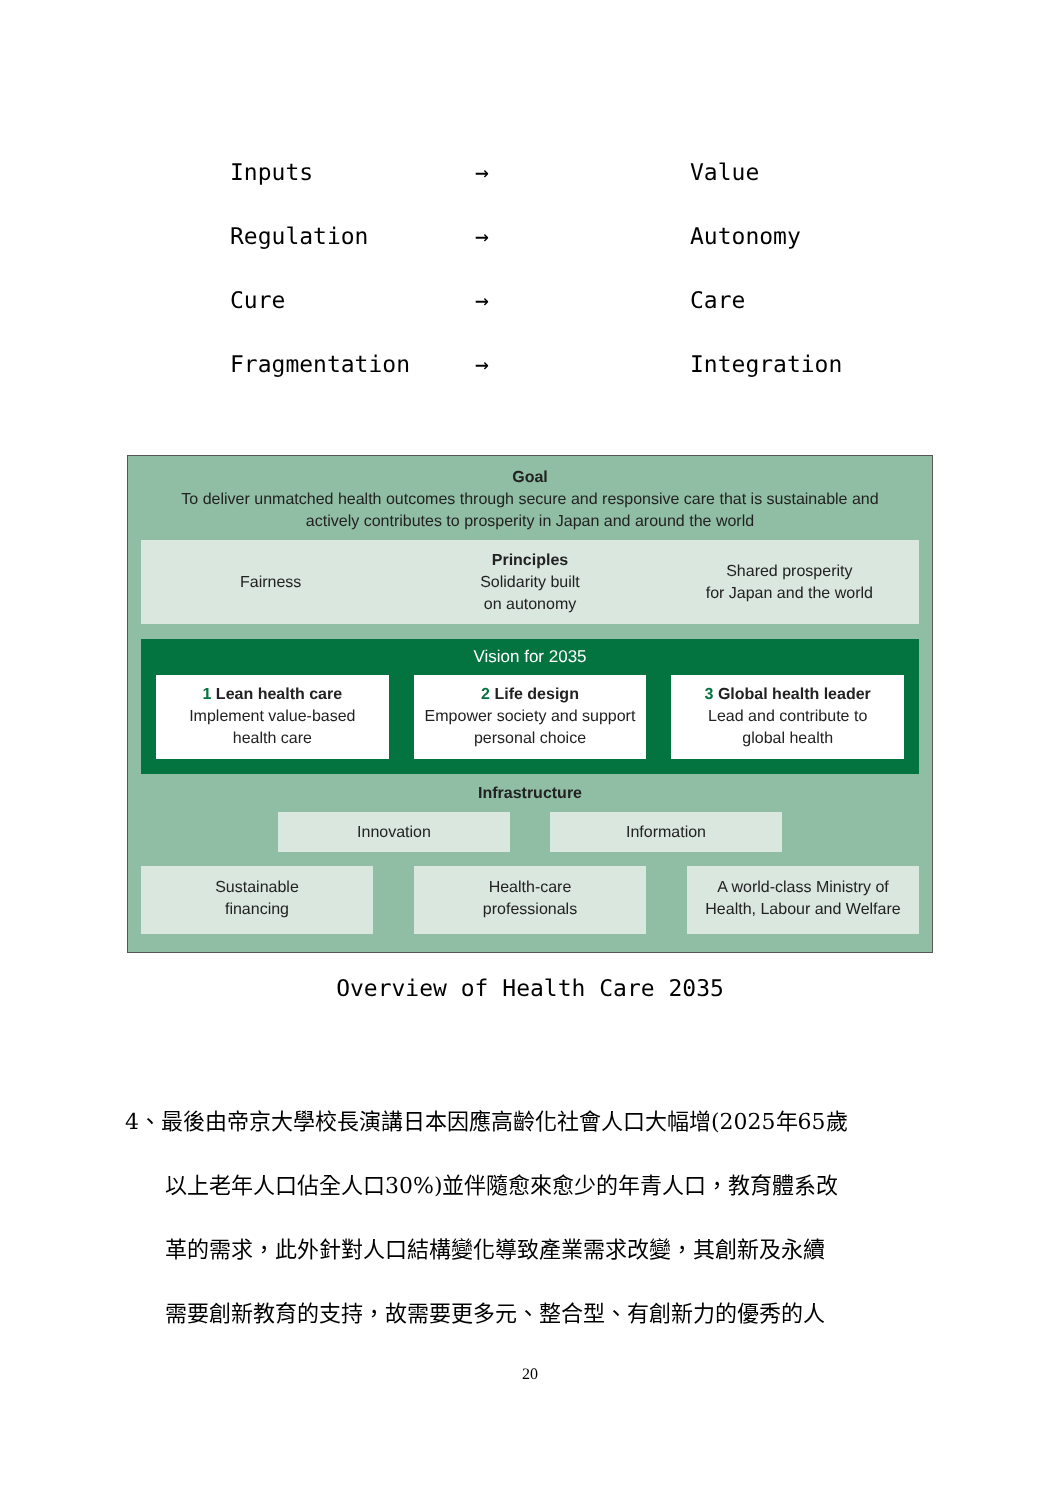| Inputs | → | Value |
| Regulation | → | Autonomy |
| Cure | → | Care |
| Fragmentation | → | Integration |
Goal
To deliver unmatched health outcomes through secure and responsive care that is sustainable and actively contributes to prosperity in Japan and around the world
Fairness
Principles
Solidarity built
on autonomy
Shared prosperity
for Japan and the world
Vision for 2035
1 Lean health care
Implement value-based
health care
2 Life design
Empower society and support
personal choice
3 Global health leader
Lead and contribute to
global health
Infrastructure
Innovation Information
Sustainable
financing
Health-care
professionals
A world-class Ministry of
Health, Labour and Welfare
Overview of Health Care 2035
4、最後由帝京大學校長演講日本因應高齡化社會人口大幅增(2025年65歲
以上老年人口佔全人口30%)並伴隨愈來愈少的年青人口，教育體系改
革的需求，此外針對人口結構變化導致產業需求改變，其創新及永續
需要創新教育的支持，故需要更多元、整合型、有創新力的優秀的人
20